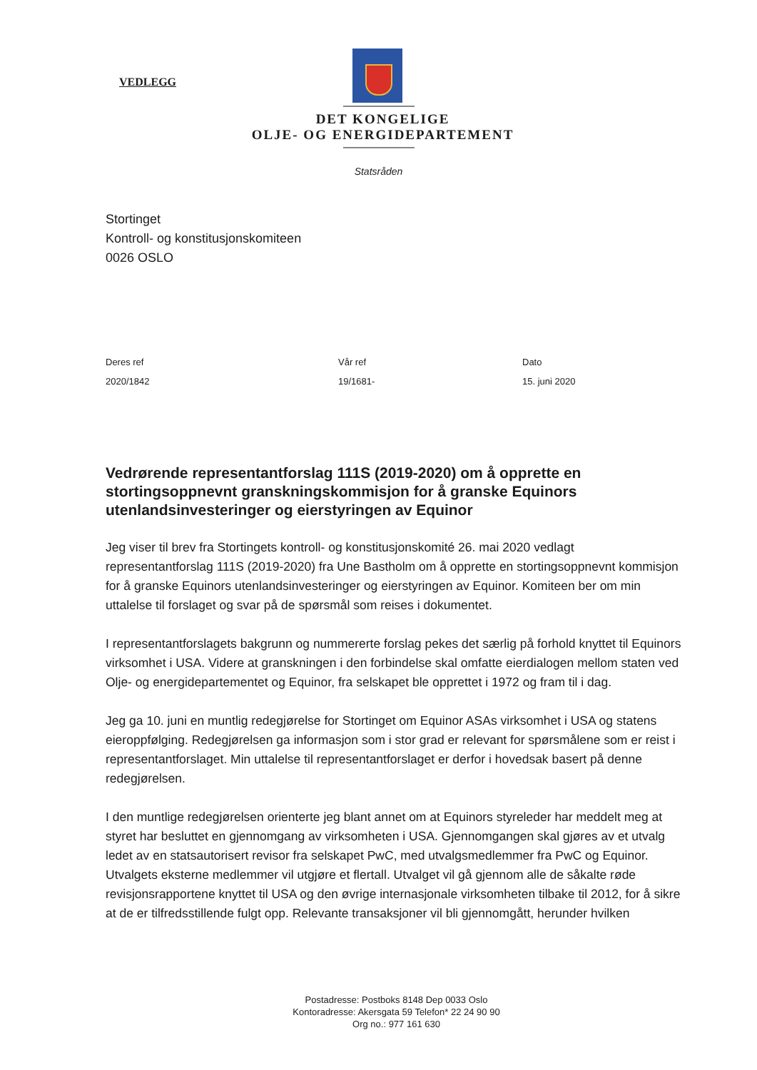VEDLEGG
DET KONGELIGE
OLJE- OG ENERGIDEPARTEMENT
Statsråden
Stortinget
Kontroll- og konstitusjonskomiteen
0026 OSLO
Deres ref
2020/1842
Vår ref
19/1681-
Dato
15. juni 2020
Vedrørende representantforslag 111S (2019-2020) om å opprette en stortingsoppnevnt granskningskommisjon for å granske Equinors utenlandsinvesteringer og eierstyringen av Equinor
Jeg viser til brev fra Stortingets kontroll- og konstitusjonskomité 26. mai 2020 vedlagt representantforslag 111S (2019-2020) fra Une Bastholm om å opprette en stortingsoppnevnt kommisjon for å granske Equinors utenlandsinvesteringer og eierstyringen av Equinor. Komiteen ber om min uttalelse til forslaget og svar på de spørsmål som reises i dokumentet.
I representantforslagets bakgrunn og nummererte forslag pekes det særlig på forhold knyttet til Equinors virksomhet i USA. Videre at granskningen i den forbindelse skal omfatte eierdialogen mellom staten ved Olje- og energidepartementet og Equinor, fra selskapet ble opprettet i 1972 og fram til i dag.
Jeg ga 10. juni en muntlig redegjørelse for Stortinget om Equinor ASAs virksomhet i USA og statens eieroppfølging. Redegjørelsen ga informasjon som i stor grad er relevant for spørsmålene som er reist i representantforslaget. Min uttalelse til representantforslaget er derfor i hovedsak basert på denne redegjørelsen.
I den muntlige redegjørelsen orienterte jeg blant annet om at Equinors styreleder har meddelt meg at styret har besluttet en gjennomgang av virksomheten i USA. Gjennomgangen skal gjøres av et utvalg ledet av en statsautorisert revisor fra selskapet PwC, med utvalgsmedlemmer fra PwC og Equinor. Utvalgets eksterne medlemmer vil utgjøre et flertall. Utvalget vil gå gjennom alle de såkalte røde revisjonsrapportene knyttet til USA og den øvrige internasjonale virksomheten tilbake til 2012, for å sikre at de er tilfredsstillende fulgt opp. Relevante transaksjoner vil bli gjennomgått, herunder hvilken
Postadresse: Postboks 8148 Dep 0033 Oslo
Kontoradresse: Akersgata 59 Telefon* 22 24 90 90
Org no.: 977 161 630